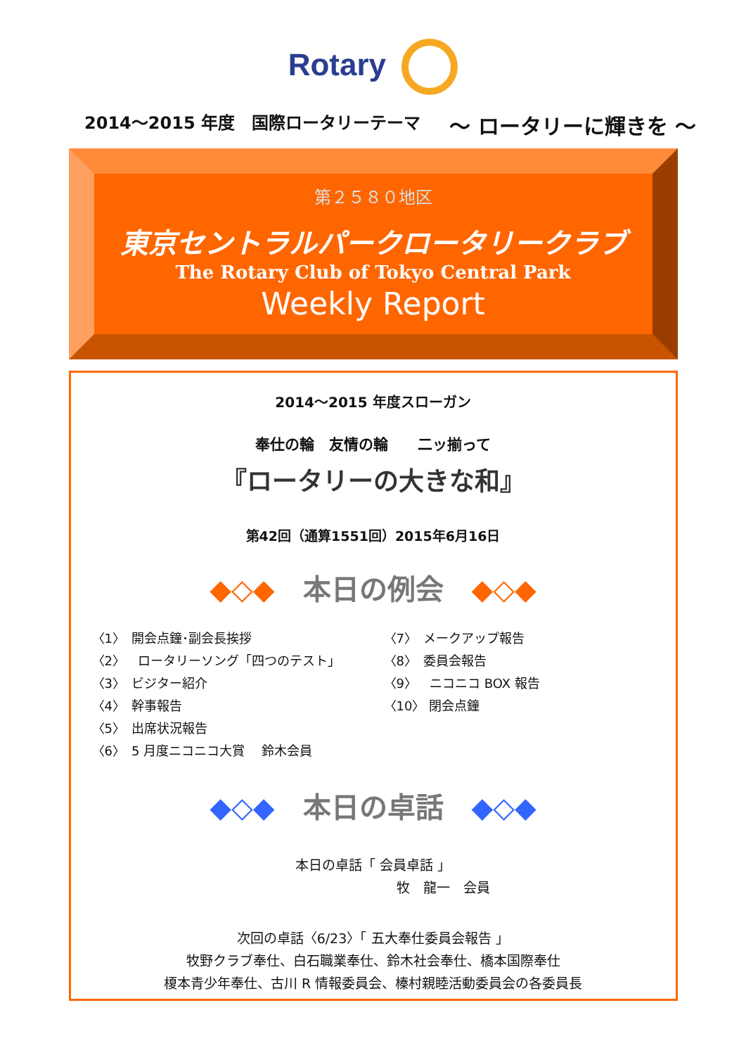Rotary
2014～2015 年度　国際ロータリーテーマ ～ ロータリーに輝きを ～
第２５８０地区
東京セントラルパークロータリークラブ
The Rotary Club of Tokyo Central Park
Weekly Report
2014～2015 年度スローガン
奉仕の輪　友情の輪　　二ッ揃って
『ロータリーの大きな和』
第42回（通算1551回）2015年6月16日
◆◇◆　本日の例会　◆◇◆
〈1〉　開会点鐘･副会長挨拶
〈2〉　ロータリーソング「四つのテスト」
〈3〉　ビジター紹介
〈4〉　幹事報告
〈5〉　出席状況報告
〈6〉　5 月度ニコニコ大賞　 鈴木会員
〈7〉　メークアップ報告
〈8〉　委員会報告
〈9〉　ニコニコ BOX 報告
〈10〉 閉会点鐘
◆◇◆　本日の卓話　◆◇◆
本日の卓話「 会員卓話 」
牧　龍一　会員
次回の卓話〈6/23〉「 五大奉仕委員会報告 」
牧野クラブ奉仕、白石職業奉仕、鈴木社会奉仕、橋本国際奉仕
榎本青少年奉仕、古川 R 情報委員会、榛村親睦活動委員会の各委員長